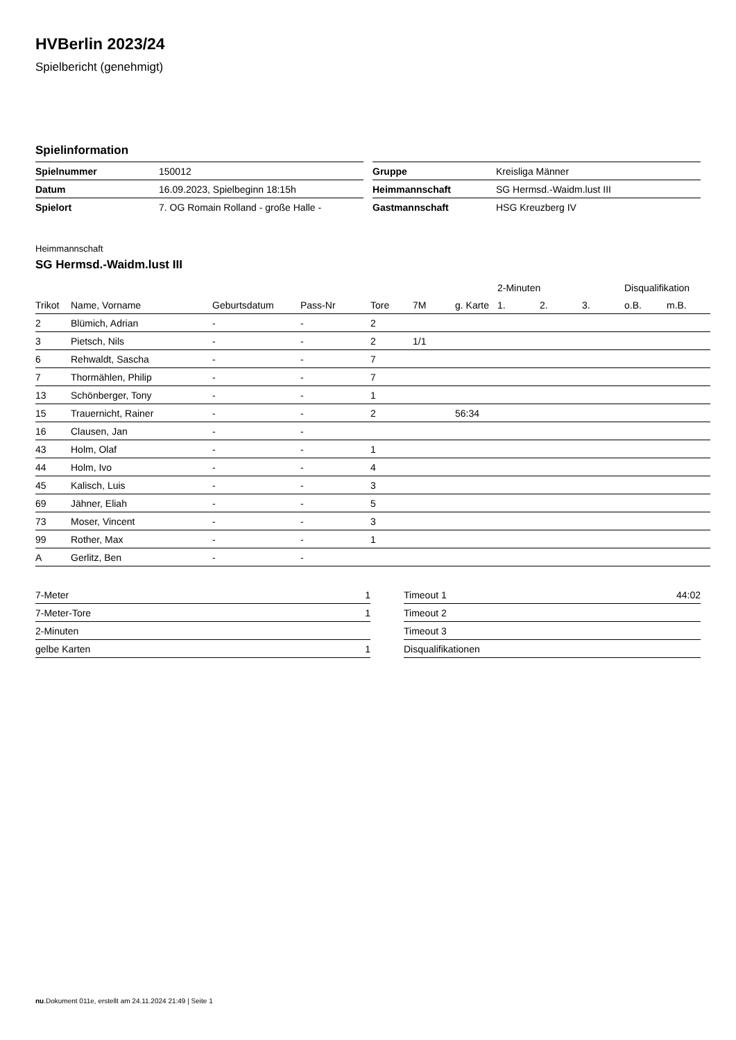HVBerlin 2023/24
Spielbericht (genehmigt)
Spielinformation
| Spielnummer | 150012 |
| Datum | 16.09.2023, Spielbeginn 18:15h |
| Spielort | 7. OG Romain Rolland - große Halle - |
| Gruppe | Kreisliga Männer |
| Heimmannschaft | SG Hermsd.-Waidm.lust III |
| Gastmannschaft | HSG Kreuzberg IV |
Heimmannschaft
SG Hermsd.-Waidm.lust III
| | | | | | | | 2-Minuten | | | Disqualifikation | |
| --- | --- | --- | --- | --- | --- | --- | --- | --- | --- | --- | --- |
| Trikot | Name, Vorname | Geburtsdatum | Pass-Nr | Tore | 7M | g. Karte | 1. | 2. | 3. | o.B. | m.B. |
| 2 | Blümich, Adrian | - | - | 2 | | | | | | | |
| 3 | Pietsch, Nils | - | - | 2 | 1/1 | | | | | | |
| 6 | Rehwaldt, Sascha | - | - | 7 | | | | | | | |
| 7 | Thormählen, Philip | - | - | 7 | | | | | | | |
| 13 | Schönberger, Tony | - | - | 1 | | | | | | | |
| 15 | Trauernicht, Rainer | - | - | 2 | | 56:34 | | | | | |
| 16 | Clausen, Jan | - | - | | | | | | | | |
| 43 | Holm, Olaf | - | - | 1 | | | | | | | |
| 44 | Holm, Ivo | - | - | 4 | | | | | | | |
| 45 | Kalisch, Luis | - | - | 3 | | | | | | | |
| 69 | Jähner, Eliah | - | - | 5 | | | | | | | |
| 73 | Moser, Vincent | - | - | 3 | | | | | | | |
| 99 | Rother, Max | - | - | 1 | | | | | | | |
| A | Gerlitz, Ben | - | - | | | | | | | | |
| 7-Meter | 1 |
| 7-Meter-Tore | 1 |
| 2-Minuten | |
| gelbe Karten | 1 |
| Timeout 1 | 44:02 |
| Timeout 2 | |
| Timeout 3 | |
| Disqualifikationen | |
nu.Dokument 011e, erstellt am 24.11.2024 21:49 | Seite 1